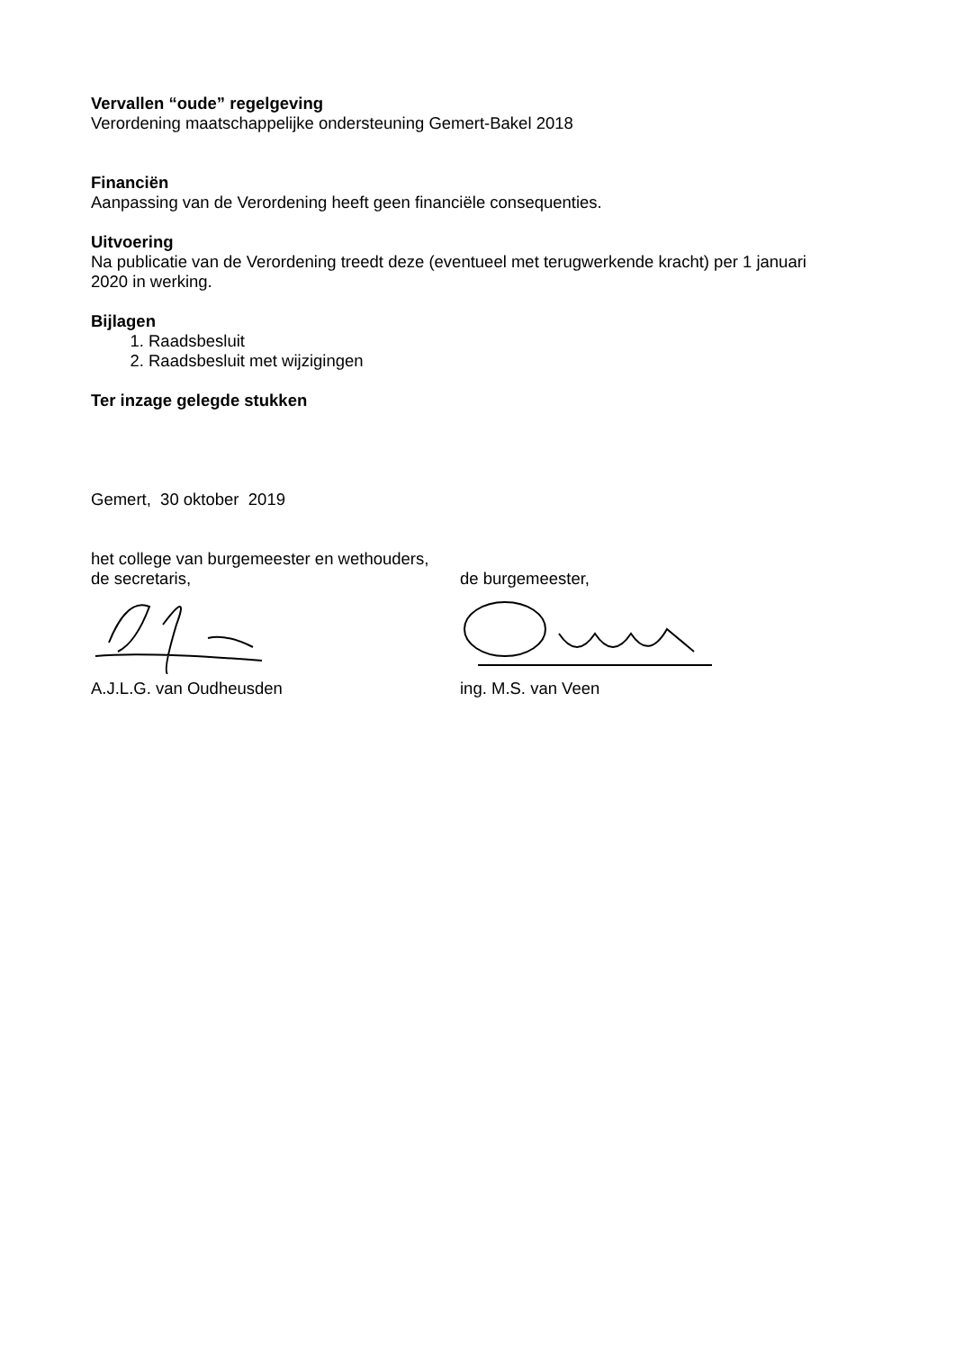Vervallen “oude” regelgeving
Verordening maatschappelijke ondersteuning Gemert-Bakel 2018
Financiën
Aanpassing van de Verordening heeft geen financiële consequenties.
Uitvoering
Na publicatie van de Verordening treedt deze (eventueel met terugwerkende kracht) per 1 januari 2020 in werking.
Bijlagen
1. Raadsbesluit
2. Raadsbesluit met wijzigingen
Ter inzage gelegde stukken
Gemert, 30 oktober 2019
het college van burgemeester en wethouders,
de secretaris, de burgemeester,
A.J.L.G. van Oudheusden ing. M.S. van Veen